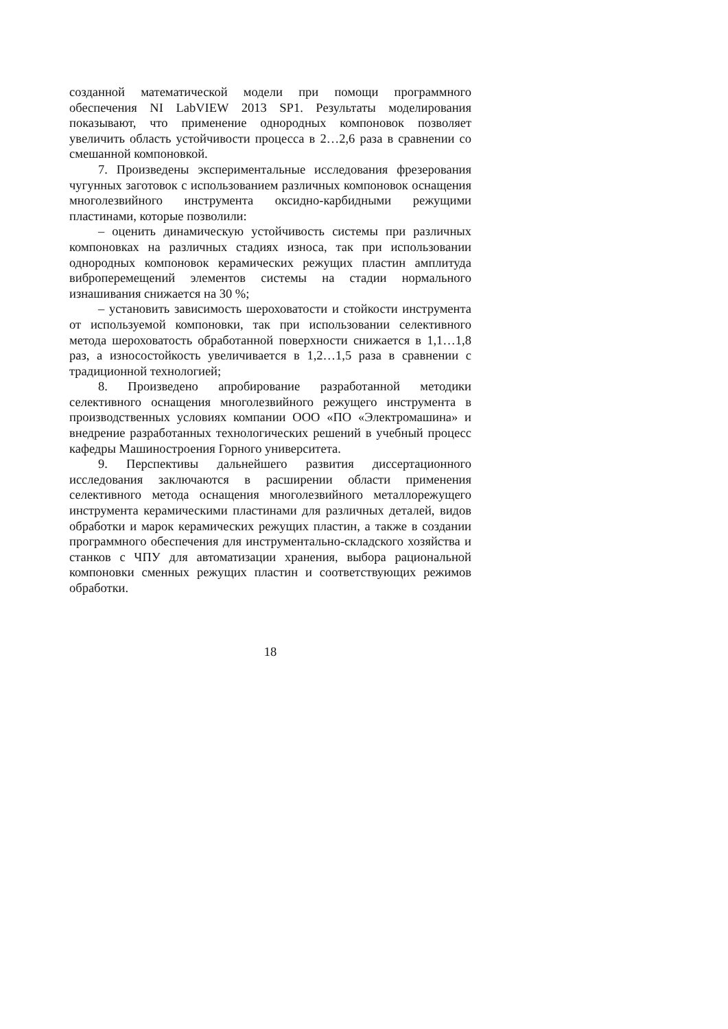созданной математической модели при помощи программного обеспечения NI LabVIEW 2013 SP1. Результаты моделирования показывают, что применение однородных компоновок позволяет увеличить область устойчивости процесса в 2…2,6 раза в сравнении со смешанной компоновкой.
7. Произведены экспериментальные исследования фрезерования чугунных заготовок с использованием различных компоновок оснащения многолезвийного инструмента оксидно-карбидными режущими пластинами, которые позволили:
– оценить динамическую устойчивость системы при различных компоновках на различных стадиях износа, так при использовании однородных компоновок керамических режущих пластин амплитуда виброперемещений элементов системы на стадии нормального изнашивания снижается на 30 %;
– установить зависимость шероховатости и стойкости инструмента от используемой компоновки, так при использовании селективного метода шероховатость обработанной поверхности снижается в 1,1…1,8 раз, а износостойкость увеличивается в 1,2…1,5 раза в сравнении с традиционной технологией;
8. Произведено апробирование разработанной методики селективного оснащения многолезвийного режущего инструмента в производственных условиях компании ООО «ПО «Электромашина» и внедрение разработанных технологических решений в учебный процесс кафедры Машиностроения Горного университета.
9. Перспективы дальнейшего развития диссертационного исследования заключаются в расширении области применения селективного метода оснащения многолезвийного металлорежущего инструмента керамическими пластинами для различных деталей, видов обработки и марок керамических режущих пластин, а также в создании программного обеспечения для инструментально-складского хозяйства и станков с ЧПУ для автоматизации хранения, выбора рациональной компоновки сменных режущих пластин и соответствующих режимов обработки.
18